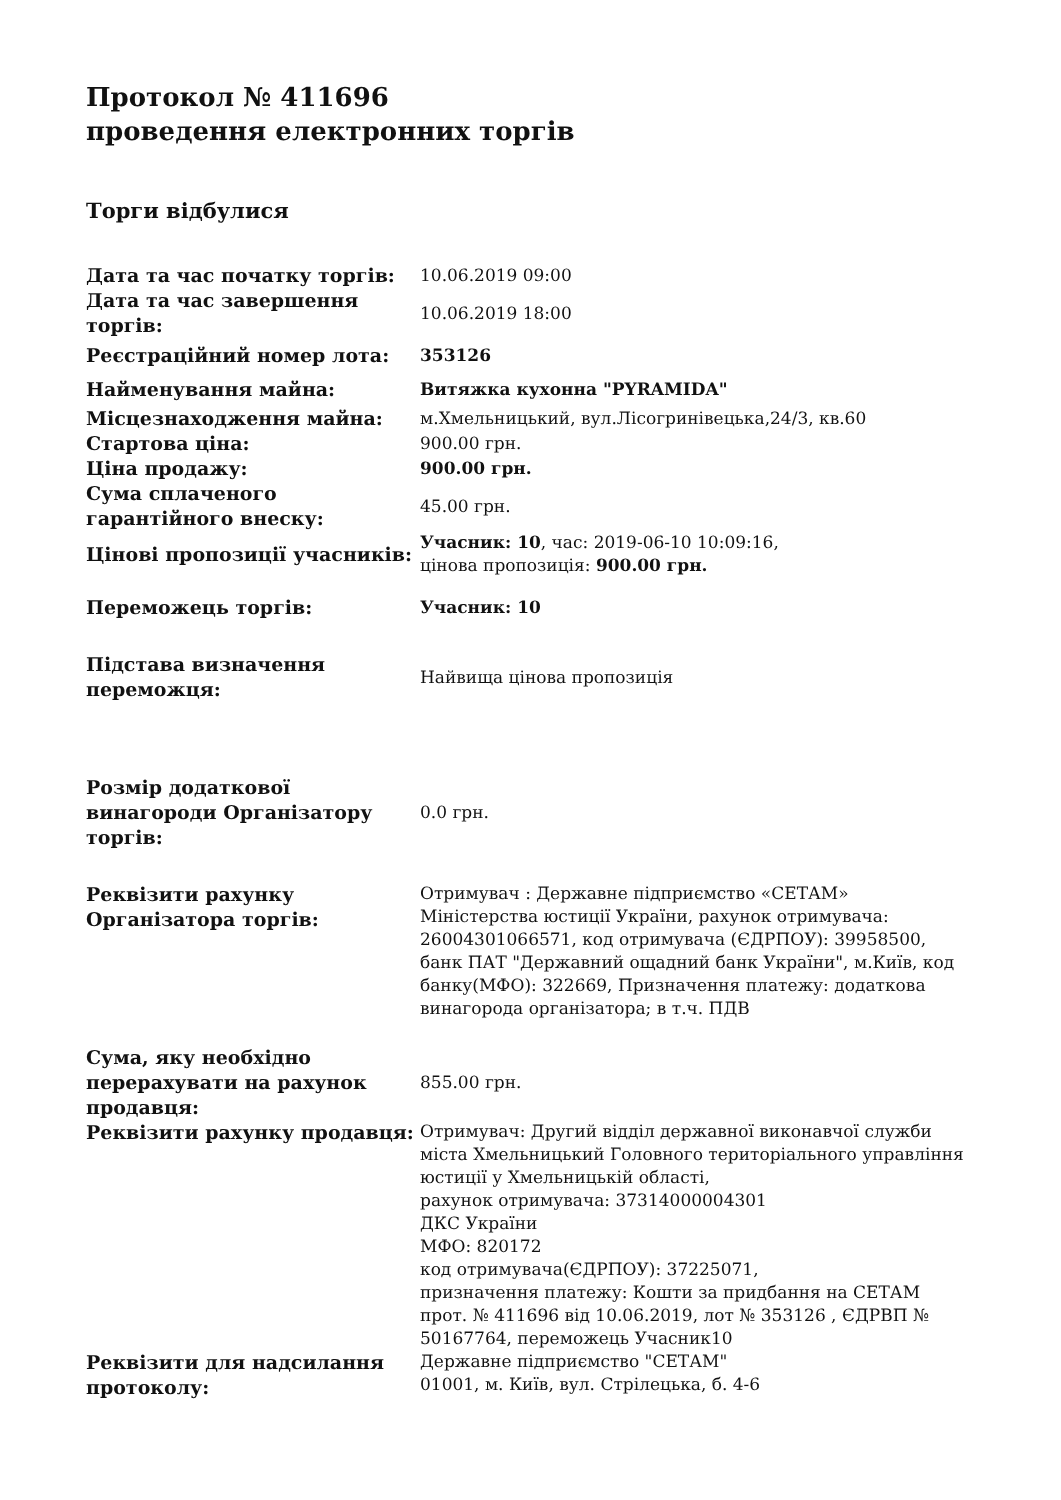Протокол № 411696
проведення електронних торгів
Торги відбулися
| Дата та час початку торгів: | 10.06.2019 09:00 |
| Дата та час завершення торгів: | 10.06.2019 18:00 |
| Реєстраційний номер лота: | 353126 |
| Найменування майна: | Витяжка кухонна "PYRAMIDA" |
| Місцезнаходження майна: | м.Хмельницький, вул.Лісогринівецька,24/3, кв.60 |
| Стартова ціна: | 900.00 грн. |
| Ціна продажу: | 900.00 грн. |
| Сума сплаченого гарантійного внеску: | 45.00 грн. |
| Цінові пропозиції учасників: | Учасник: 10 , час: 2019-06-10 10:09:16, цінова пропозиція: 900.00 грн. |
| Переможець торгів: | Учасник: 10 |
| Підстава визначення переможця: | Найвища цінова пропозиція |
| Розмір додаткової винагороди Організатору торгів: | 0.0 грн. |
| Реквізити рахунку Організатора торгів: | Отримувач : Державне підприємство «СЕТАМ» Міністерства юстиції України, рахунок отримувача: 26004301066571, код отримувача (ЄДРПОУ): 39958500, банк ПАТ "Державний ощадний банк України", м.Київ, код банку(МФО): 322669, Призначення платежу: додаткова винагорода організатора; в т.ч. ПДВ |
| Сума, яку необхідно перерахувати на рахунок продавця: | 855.00 грн. |
| Реквізити рахунку продавця: | Отримувач: Другий відділ державної виконавчої служби міста Хмельницький Головного територіального управління юстиції у Хмельницькій області, рахунок отримувача: 37314000004301 ДКС України МФО: 820172 код отримувача(ЄДРПОУ): 37225071, призначення платежу: Кошти за придбання на СЕТАМ прот. № 411696 від 10.06.2019, лот № 353126 , ЄДРВП № 50167764, переможець Учасник10 |
| Реквізити для надсилання протоколу: | Державне підприємство "СЕТАМ" 01001, м. Київ, вул. Стрілецька, б. 4-6 |